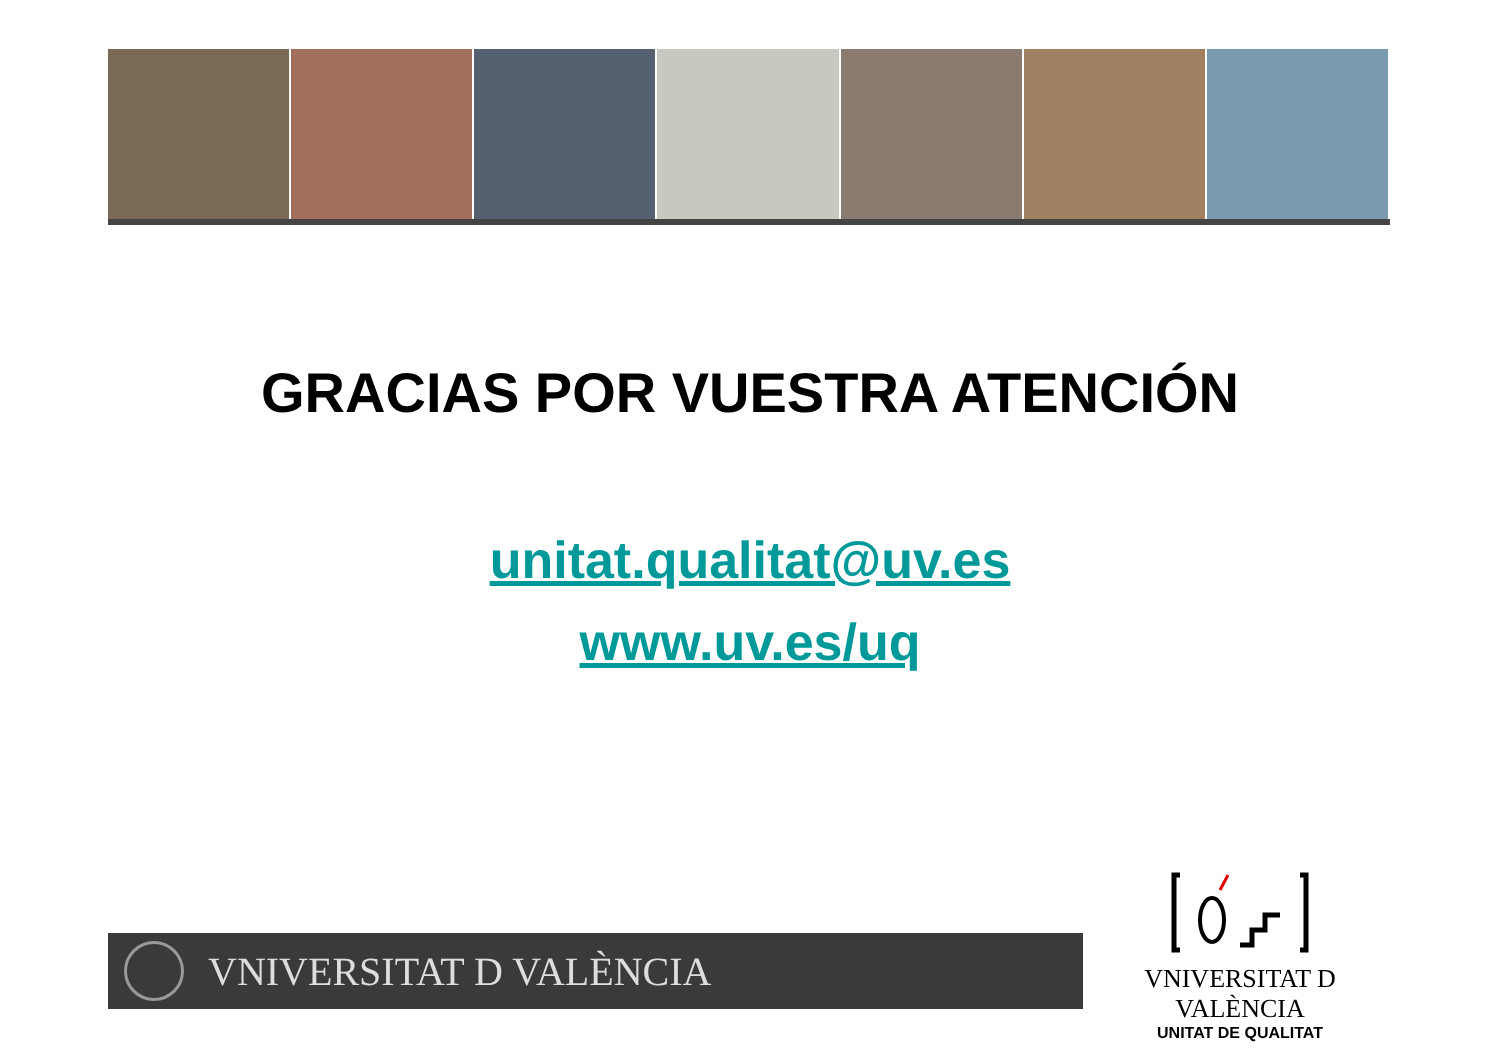GRACIAS POR VUESTRA ATENCIÓN
unitat.qualitat@uv.es
www.uv.es/uq
VNIVERSITAT D VALÈNCIA
VNIVERSITAT D VALÈNCIA
UNITAT DE QUALITAT